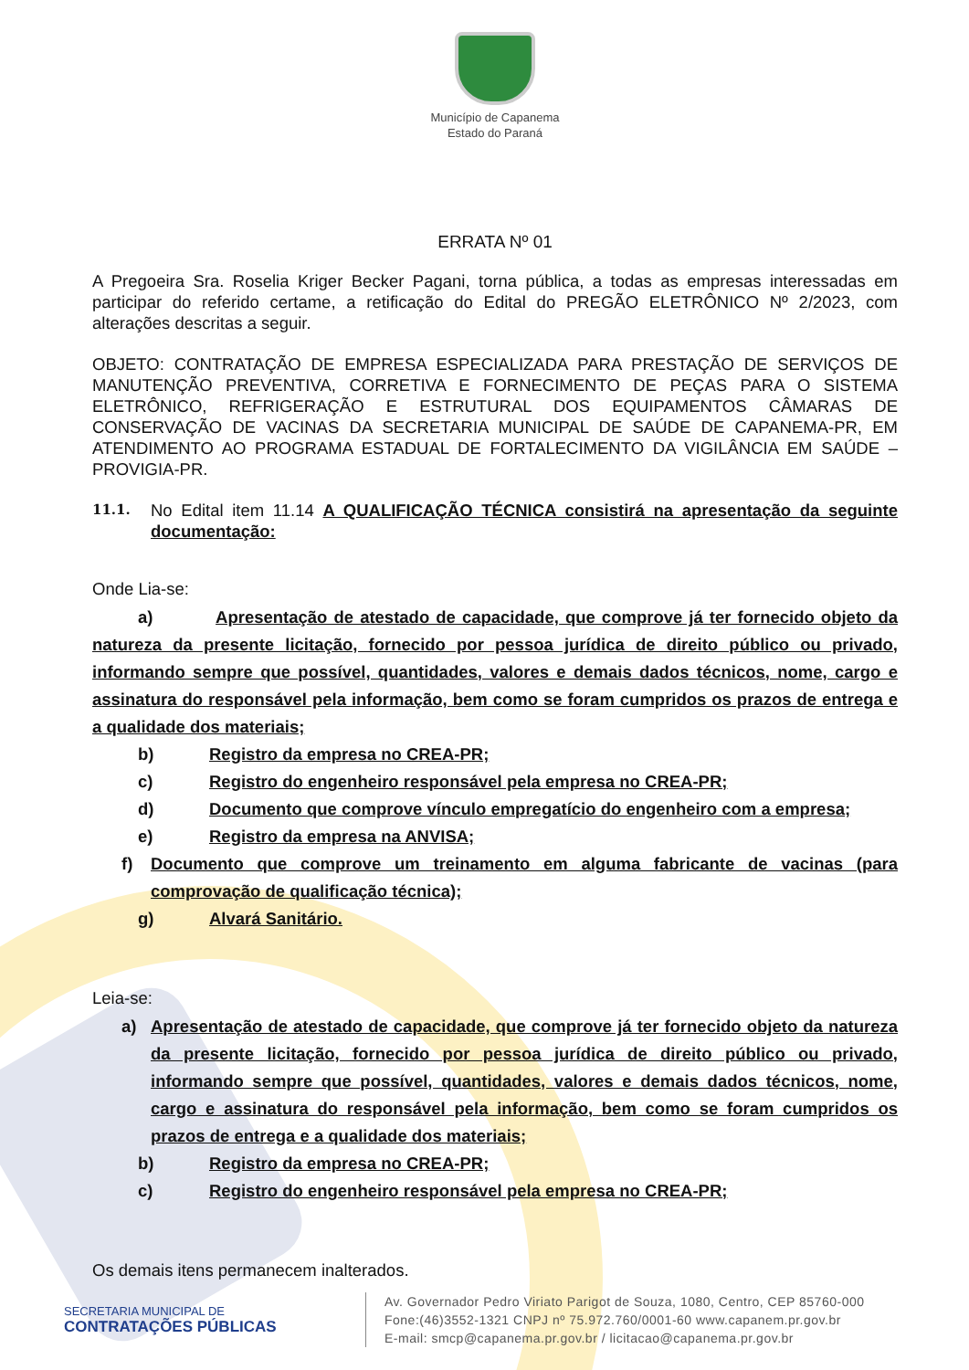Município de Capanema
Estado do Paraná
ERRATA Nº 01
A Pregoeira Sra. Roselia Kriger Becker Pagani, torna pública, a todas as empresas interessadas em participar do referido certame, a retificação do Edital do PREGÃO ELETRÔNICO Nº 2/2023, com alterações descritas a seguir.
OBJETO: CONTRATAÇÃO DE EMPRESA ESPECIALIZADA PARA PRESTAÇÃO DE SERVIÇOS DE MANUTENÇÃO PREVENTIVA, CORRETIVA E FORNECIMENTO DE PEÇAS PARA O SISTEMA ELETRÔNICO, REFRIGERAÇÃO E ESTRUTURAL DOS EQUIPAMENTOS CÂMARAS DE CONSERVAÇÃO DE VACINAS DA SECRETARIA MUNICIPAL DE SAÚDE DE CAPANEMA-PR, EM ATENDIMENTO AO PROGRAMA ESTADUAL DE FORTALECIMENTO DA VIGILÂNCIA EM SAÚDE – PROVIGIA-PR.
11.1.
No Edital item 11.14 A QUALIFICAÇÃO TÉCNICA consistirá na apresentação da seguinte documentação:
Onde Lia-se:
a) Apresentação de atestado de capacidade, que comprove já ter fornecido objeto da natureza da presente licitação, fornecido por pessoa jurídica de direito público ou privado, informando sempre que possível, quantidades, valores e demais dados técnicos, nome, cargo e assinatura do responsável pela informação, bem como se foram cumpridos os prazos de entrega e a qualidade dos materiais;
b) Registro da empresa no CREA-PR;
c) Registro do engenheiro responsável pela empresa no CREA-PR;
d) Documento que comprove vínculo empregatício do engenheiro com a empresa;
e) Registro da empresa na ANVISA;
f) Documento que comprove um treinamento em alguma fabricante de vacinas (para comprovação de qualificação técnica);
g) Alvará Sanitário.
Leia-se:
a) Apresentação de atestado de capacidade, que comprove já ter fornecido objeto da natureza da presente licitação, fornecido por pessoa jurídica de direito público ou privado, informando sempre que possível, quantidades, valores e demais dados técnicos, nome, cargo e assinatura do responsável pela informação, bem como se foram cumpridos os prazos de entrega e a qualidade dos materiais;
b) Registro da empresa no CREA-PR;
c) Registro do engenheiro responsável pela empresa no CREA-PR;
Os demais itens permanecem inalterados.
SECRETARIA MUNICIPAL DE
CONTRATAÇÕES PÚBLICAS
Av. Governador Pedro Viriato Parigot de Souza, 1080, Centro, CEP 85760-000
Fone:(46)3552-1321 CNPJ nº 75.972.760/0001-60 www.capanem.pr.gov.br
E-mail: smcp@capanema.pr.gov.br / licitacao@capanema.pr.gov.br